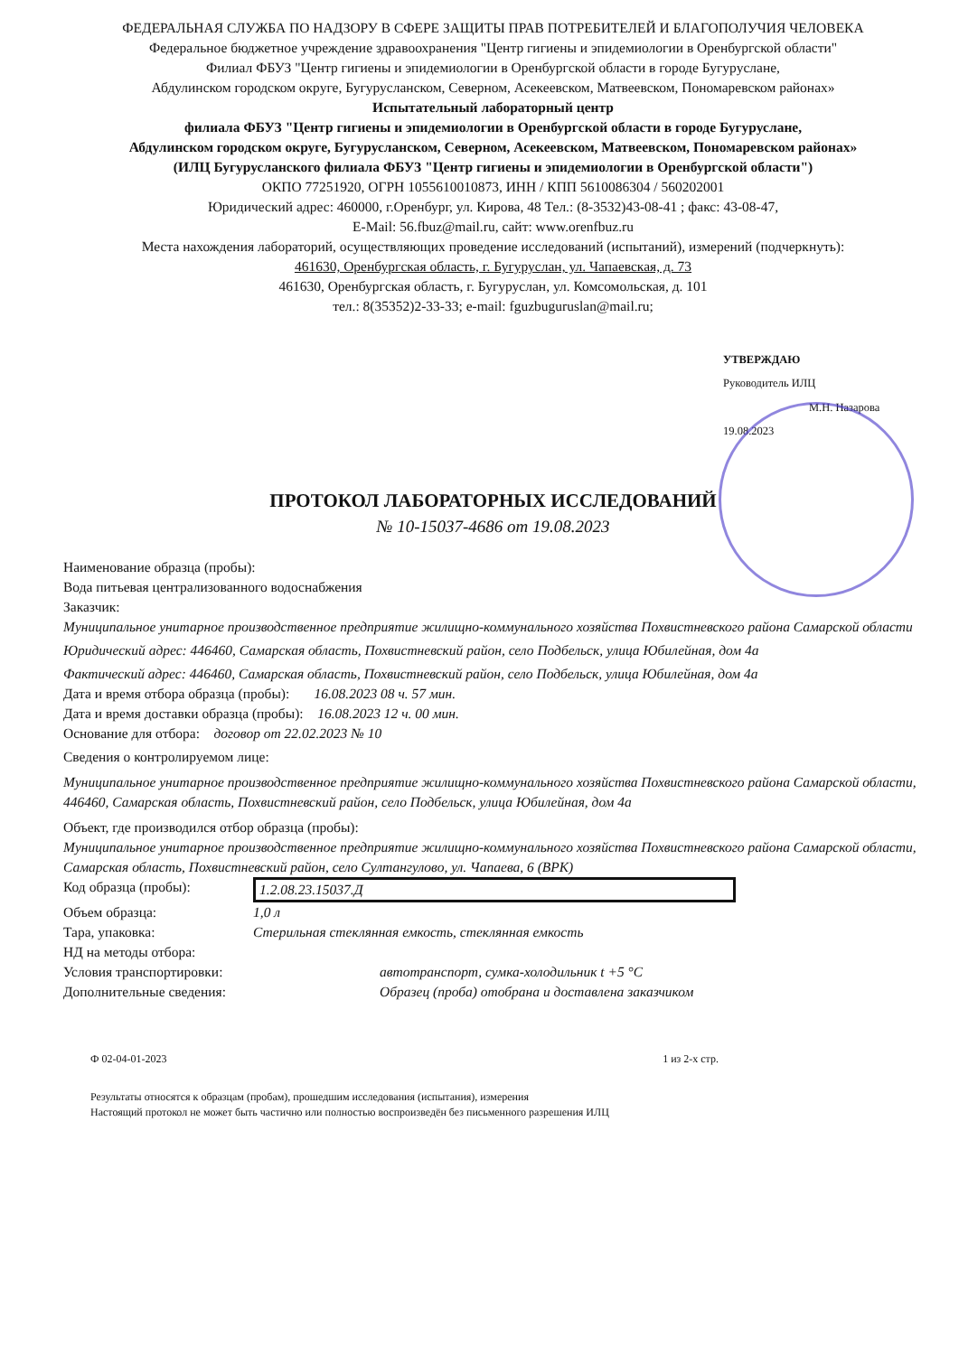ФЕДЕРАЛЬНАЯ СЛУЖБА ПО НАДЗОРУ В СФЕРЕ ЗАЩИТЫ ПРАВ ПОТРЕБИТЕЛЕЙ И БЛАГОПОЛУЧИЯ ЧЕЛОВЕКА
Федеральное бюджетное учреждение здравоохранения "Центр гигиены и эпидемиологии в Оренбургской области"
Филиал ФБУЗ "Центр гигиены и эпидемиологии в Оренбургской области в городе Бугуруслане,
Абдулинском городском округе, Бугурусланском, Северном, Асекеевском, Матвеевском, Пономаревском районах»
Испытательный лабораторный центр
филиала ФБУЗ "Центр гигиены и эпидемиологии в Оренбургской области в городе Бугуруслане,
Абдулинском городском округе, Бугурусланском, Северном, Асекеевском, Матвеевском, Пономаревском районах»
(ИЛЦ Бугурусланского филиала ФБУЗ "Центр гигиены и эпидемиологии в Оренбургской области")
ОКПО 77251920, ОГРН 1055610010873, ИНН / КПП 5610086304 / 560202001
Юридический адрес: 460000, г.Оренбург, ул. Кирова, 48 Тел.: (8-3532)43-08-41 ; факс: 43-08-47,
E-Mail: 56.fbuz@mail.ru, сайт: www.orenfbuz.ru
Места нахождения лабораторий, осуществляющих проведение исследований (испытаний), измерений (подчеркнуть):
461630, Оренбургская область, г. Бугуруслан, ул. Чапаевская, д. 73
461630, Оренбургская область, г. Бугуруслан, ул. Комсомольская, д. 101
тел.: 8(35352)2-33-33; e-mail: fguzbuguruslan@mail.ru;
УТВЕРЖДАЮ
Руководитель ИЛЦ
М.Н. Назарова
19.08.2023
ПРОТОКОЛ ЛАБОРАТОРНЫХ ИССЛЕДОВАНИЙ
№ 10-15037-4686 от 19.08.2023
Наименование образца (пробы):
Вода питьевая централизованного водоснабжения
Заказчик:
Муниципальное унитарное производственное предприятие жилищно-коммунального хозяйства Похвистневского района Самарской области
Юридический адрес: 446460, Самарская область, Похвистневский район, село Подбельск, улица Юбилейная, дом 4а
Фактический адрес: 446460, Самарская область, Похвистневский район, село Подбельск, улица Юбилейная, дом 4а
Дата и время отбора образца (пробы): 16.08.2023 08 ч. 57 мин.
Дата и время доставки образца (пробы): 16.08.2023 12 ч. 00 мин.
Основание для отбора: договор от 22.02.2023 № 10
Сведения о контролируемом лице:
Муниципальное унитарное производственное предприятие жилищно-коммунального хозяйства Похвистневского района Самарской области, 446460, Самарская область, Похвистневский район, село Подбельск, улица Юбилейная, дом 4а
Объект, где производился отбор образца (пробы):
Муниципальное унитарное производственное предприятие жилищно-коммунального хозяйства Похвистневского района Самарской области, Самарская область, Похвистневский район, село Султангулово, ул. Чапаева, 6 (ВРК)
Код образца (пробы): 1.2.08.23.15037.Д
Объем образца: 1,0 л
Тара, упаковка: Стерильная стеклянная емкость, стеклянная емкость
НД на методы отбора:
Условия транспортировки: автотранспорт, сумка-холодильник t +5 °С
Дополнительные сведения: Образец (проба) отобрана и доставлена заказчиком
Ф 02-04-01-2023 1 из 2-х стр.
Результаты относятся к образцам (пробам), прошедшим исследования (испытания), измерения
Настоящий протокол не может быть частично или полностью воспроизведён без письменного разрешения ИЛЦ